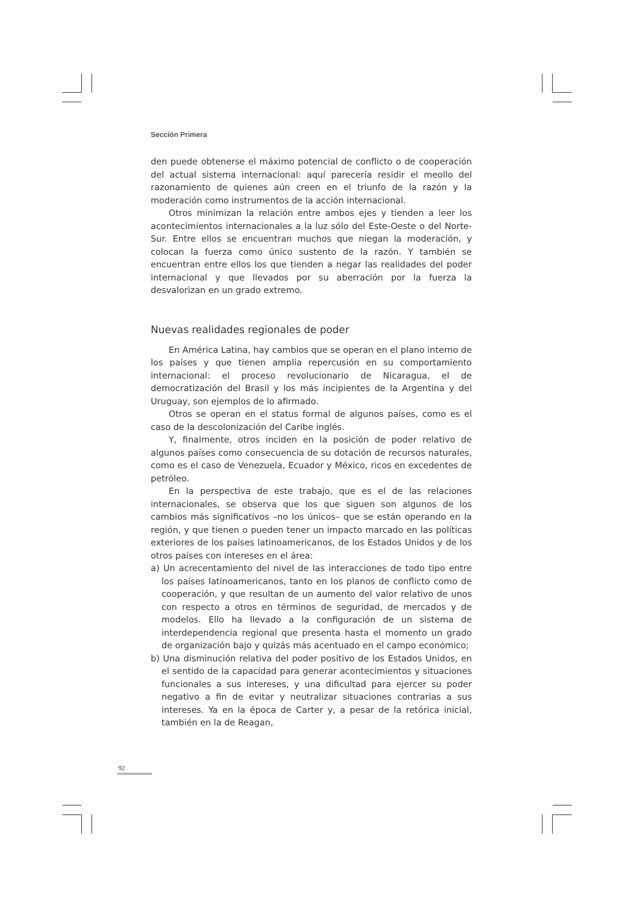Sección Primera
den puede obtenerse el máximo potencial de conflicto o de cooperación del actual sistema internacional: aquí parecería residir el meollo del razonamiento de quienes aún creen en el triunfo de la razón y la moderación como instrumentos de la acción internacional.
Otros minimizan la relación entre ambos ejes y tienden a leer los acontecimientos internacionales a la luz sólo del Este-Oeste o del Norte-Sur. Entre ellos se encuentran muchos que niegan la moderación, y colocan la fuerza como único sustento de la razón. Y también se encuentran entre ellos los que tienden a negar las realidades del poder internacional y que llevados por su aberración por la fuerza la desvalorizan en un grado extremo.
Nuevas realidades regionales de poder
En América Latina, hay cambios que se operan en el plano interno de los países y que tienen amplia repercusión en su comportamiento internacional: el proceso revolucionario de Nicaragua, el de democratización del Brasil y los más incipientes de la Argentina y del Uruguay, son ejemplos de lo afirmado.
Otros se operan en el status formal de algunos países, como es el caso de la descolonización del Caribe inglés.
Y, finalmente, otros inciden en la posición de poder relativo de algunos países como consecuencia de su dotación de recursos naturales, como es el caso de Venezuela, Ecuador y México, ricos en excedentes de petróleo.
En la perspectiva de este trabajo, que es el de las relaciones internacionales, se observa que los que siguen son algunos de los cambios más significativos –no los únicos– que se están operando en la región, y que tienen o pueden tener un impacto marcado en las políticas exteriores de los países latinoamericanos, de los Estados Unidos y de los otros países con intereses en el área:
a) Un acrecentamiento del nivel de las interacciones de todo tipo entre los países latinoamericanos, tanto en los planos de conflicto como de cooperación, y que resultan de un aumento del valor relativo de unos con respecto a otros en términos de seguridad, de mercados y de modelos. Ello ha llevado a la configuración de un sistema de interdependencia regional que presenta hasta el momento un grado de organización bajo y quizás más acentuado en el campo económico;
b) Una disminución relativa del poder positivo de los Estados Unidos, en el sentido de la capacidad para generar acontecimientos y situaciones funcionales a sus intereses, y una dificultad para ejercer su poder negativo a fin de evitar y neutralizar situaciones contrarias a sus intereses. Ya en la época de Carter y, a pesar de la retórica inicial, también en la de Reagan,
92